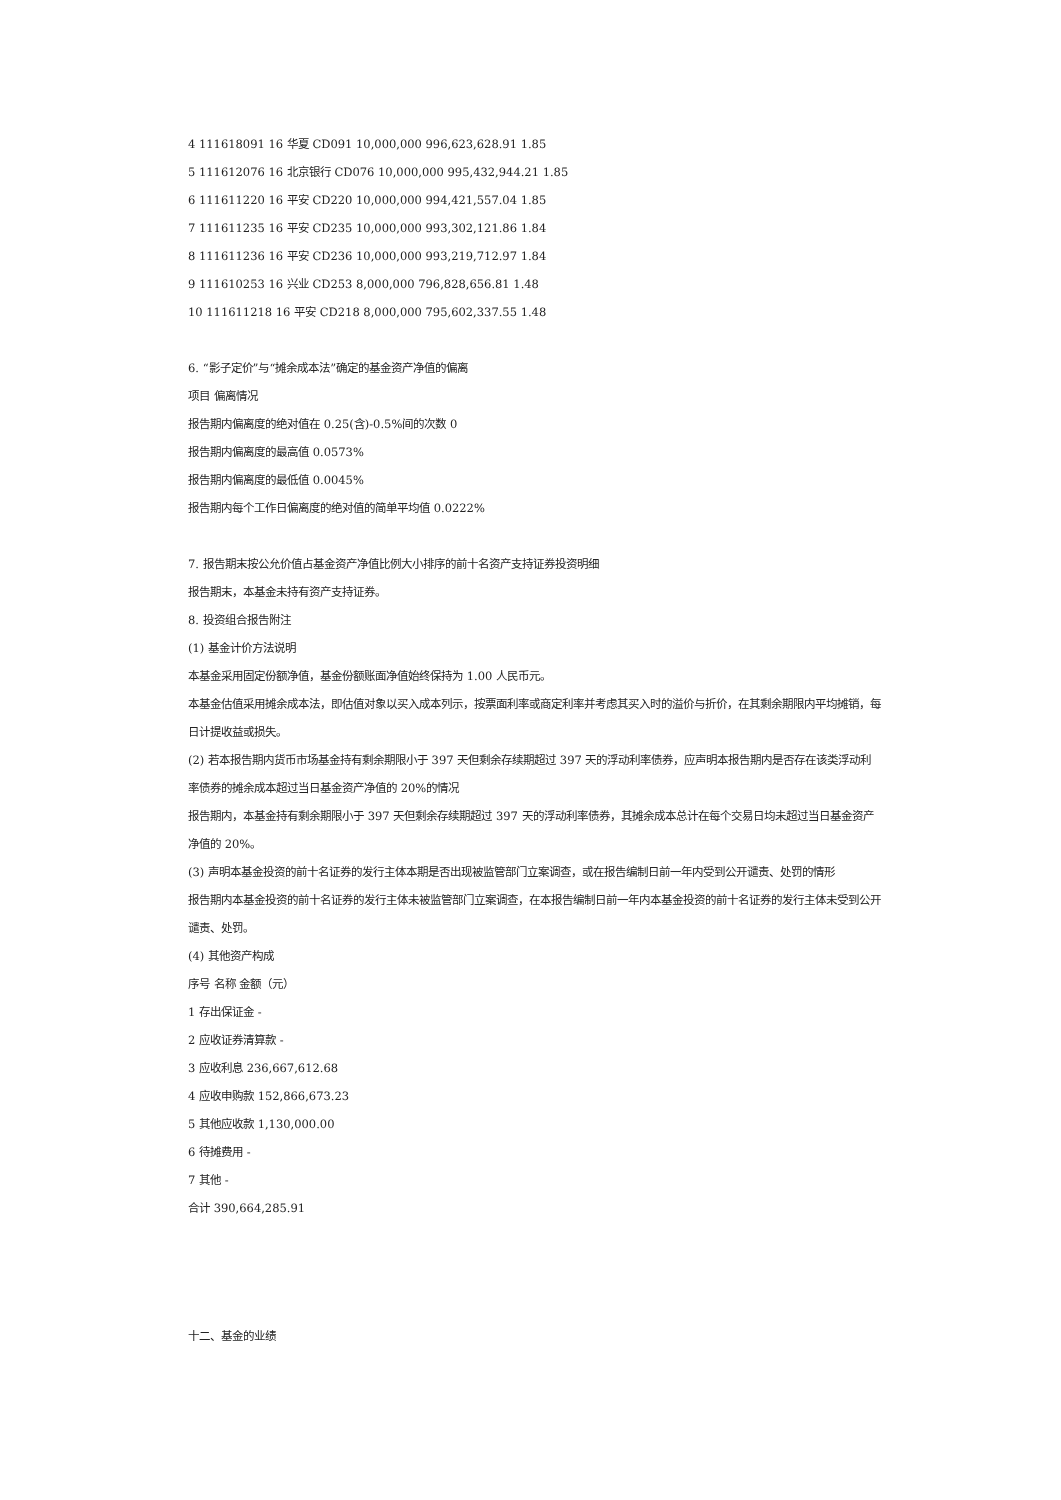4 111618091 16 华夏 CD091 10,000,000 996,623,628.91 1.85
5 111612076 16 北京银行 CD076 10,000,000 995,432,944.21 1.85
6 111611220 16 平安 CD220 10,000,000 994,421,557.04 1.85
7 111611235 16 平安 CD235 10,000,000 993,302,121.86 1.84
8 111611236 16 平安 CD236 10,000,000 993,219,712.97 1.84
9 111610253 16 兴业 CD253 8,000,000 796,828,656.81 1.48
10 111611218 16 平安 CD218 8,000,000 795,602,337.55 1.48
6. “影子定价”与“摊余成本法”确定的基金资产净值的偏离
项目 偏离情况
报告期内偏离度的绝对值在 0.25(含)-0.5%间的次数 0
报告期内偏离度的最高值 0.0573%
报告期内偏离度的最低值 0.0045%
报告期内每个工作日偏离度的绝对值的简单平均值 0.0222%
7. 报告期末按公允价值占基金资产净值比例大小排序的前十名资产支持证券投资明细
报告期末，本基金未持有资产支持证券。
8. 投资组合报告附注
(1) 基金计价方法说明
本基金采用固定份额净值，基金份额账面净值始终保持为 1.00 人民币元。
本基金估值采用摊余成本法，即估值对象以买入成本列示，按票面利率或商定利率并考虑其买入时的溢价与折价，在其剩余期限内平均摊销，每日计提收益或损失。
(2) 若本报告期内货币市场基金持有剩余期限小于 397 天但剩余存续期超过 397 天的浮动利率债券，应声明本报告期内是否存在该类浮动利率债券的摊余成本超过当日基金资产净值的 20%的情况
报告期内，本基金持有剩余期限小于 397 天但剩余存续期超过 397 天的浮动利率债券，其摊余成本总计在每个交易日均未超过当日基金资产净值的 20%。
(3) 声明本基金投资的前十名证券的发行主体本期是否出现被监管部门立案调查，或在报告编制日前一年内受到公开谴责、处罚的情形
报告期内本基金投资的前十名证券的发行主体未被监管部门立案调查，在本报告编制日前一年内本基金投资的前十名证券的发行主体未受到公开谴责、处罚。
(4) 其他资产构成
序号 名称 金额（元）
1 存出保证金 -
2 应收证券清算款 -
3 应收利息 236,667,612.68
4 应收申购款 152,866,673.23
5 其他应收款 1,130,000.00
6 待摊费用 -
7 其他 -
合计 390,664,285.91
十二、基金的业绩